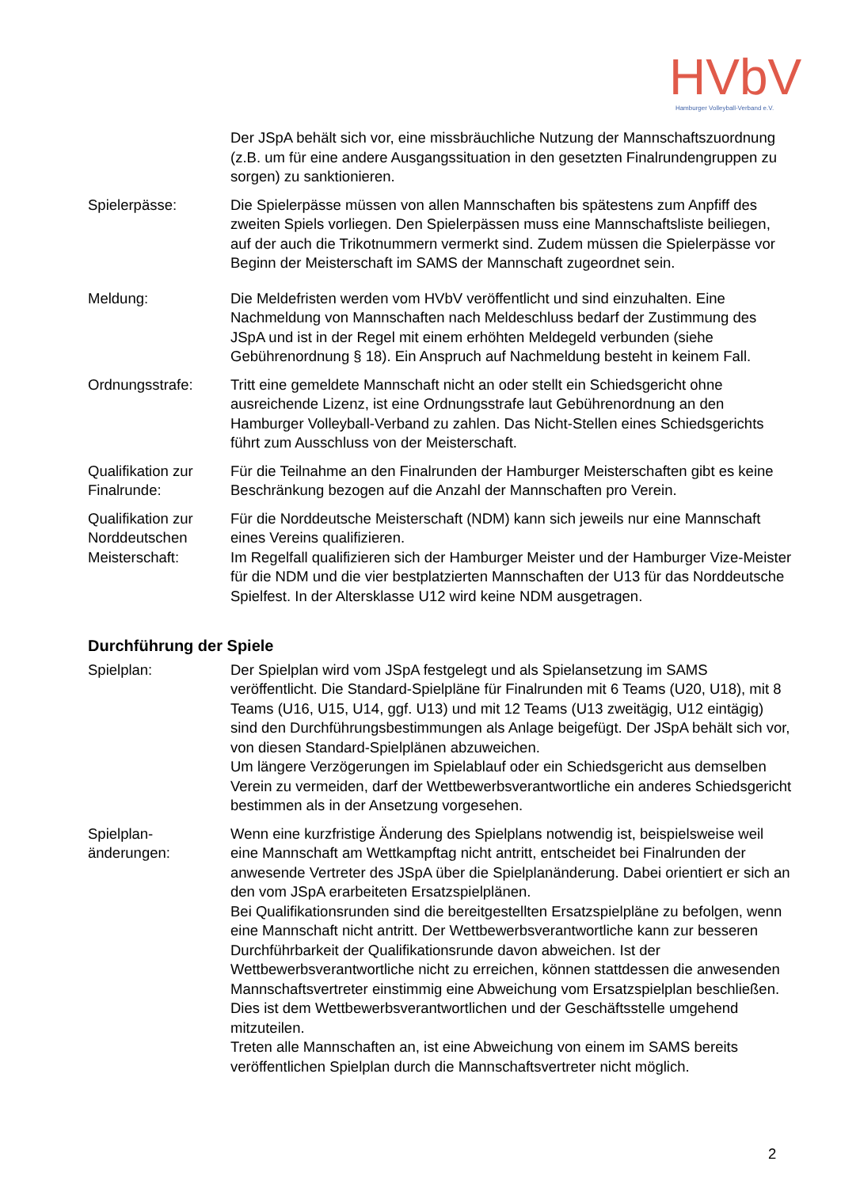HVbV
Hamburger Volleyball-Verband e.V.
Der JSpA behält sich vor, eine missbräuchliche Nutzung der Mannschaftszuordnung (z.B. um für eine andere Ausgangssituation in den gesetzten Finalrundengruppen zu sorgen) zu sanktionieren.
Spielerpässe: Die Spielerpässe müssen von allen Mannschaften bis spätestens zum Anpfiff des zweiten Spiels vorliegen. Den Spielerpässen muss eine Mannschaftsliste beiliegen, auf der auch die Trikotnummern vermerkt sind. Zudem müssen die Spielerpässe vor Beginn der Meisterschaft im SAMS der Mannschaft zugeordnet sein.
Meldung: Die Meldefristen werden vom HVbV veröffentlicht und sind einzuhalten. Eine Nachmeldung von Mannschaften nach Meldeschluss bedarf der Zustimmung des JSpA und ist in der Regel mit einem erhöhten Meldegeld verbunden (siehe Gebührenordnung § 18). Ein Anspruch auf Nachmeldung besteht in keinem Fall.
Ordnungsstrafe: Tritt eine gemeldete Mannschaft nicht an oder stellt ein Schiedsgericht ohne ausreichende Lizenz, ist eine Ordnungsstrafe laut Gebührenordnung an den Hamburger Volleyball-Verband zu zahlen. Das Nicht-Stellen eines Schiedsgerichts führt zum Ausschluss von der Meisterschaft.
Qualifikation zur Finalrunde:
Für die Teilnahme an den Finalrunden der Hamburger Meisterschaften gibt es keine Beschränkung bezogen auf die Anzahl der Mannschaften pro Verein.
Qualifikation zur Norddeutschen Meisterschaft:
Für die Norddeutsche Meisterschaft (NDM) kann sich jeweils nur eine Mannschaft eines Vereins qualifizieren.
Im Regelfall qualifizieren sich der Hamburger Meister und der Hamburger Vize-Meister für die NDM und die vier bestplatzierten Mannschaften der U13 für das Norddeutsche Spielfest. In der Altersklasse U12 wird keine NDM ausgetragen.
Durchführung der Spiele
Spielplan: Der Spielplan wird vom JSpA festgelegt und als Spielansetzung im SAMS veröffentlicht. Die Standard-Spielpläne für Finalrunden mit 6 Teams (U20, U18), mit 8 Teams (U16, U15, U14, ggf. U13) und mit 12 Teams (U13 zweitägig, U12 eintägig) sind den Durchführungsbestimmungen als Anlage beigefügt. Der JSpA behält sich vor, von diesen Standard-Spielplänen abzuweichen.
Um längere Verzögerungen im Spielablauf oder ein Schiedsgericht aus demselben Verein zu vermeiden, darf der Wettbewerbsverantwortliche ein anderes Schiedsgericht bestimmen als in der Ansetzung vorgesehen.
Spielplan-
änderungen:
Wenn eine kurzfristige Änderung des Spielplans notwendig ist, beispielsweise weil eine Mannschaft am Wettkampftag nicht antritt, entscheidet bei Finalrunden der anwesende Vertreter des JSpA über die Spielplanänderung. Dabei orientiert er sich an den vom JSpA erarbeiteten Ersatzspielplänen.
Bei Qualifikationsrunden sind die bereitgestellten Ersatzspielpläne zu befolgen, wenn eine Mannschaft nicht antritt. Der Wettbewerbsverantwortliche kann zur besseren Durchführbarkeit der Qualifikationsrunde davon abweichen. Ist der Wettbewerbsverantwortliche nicht zu erreichen, können stattdessen die anwesenden Mannschaftsvertreter einstimmig eine Abweichung vom Ersatzspielplan beschließen. Dies ist dem Wettbewerbsverantwortlichen und der Geschäftsstelle umgehend mitzuteilen.
Treten alle Mannschaften an, ist eine Abweichung von einem im SAMS bereits veröffentlichen Spielplan durch die Mannschaftsvertreter nicht möglich.
2